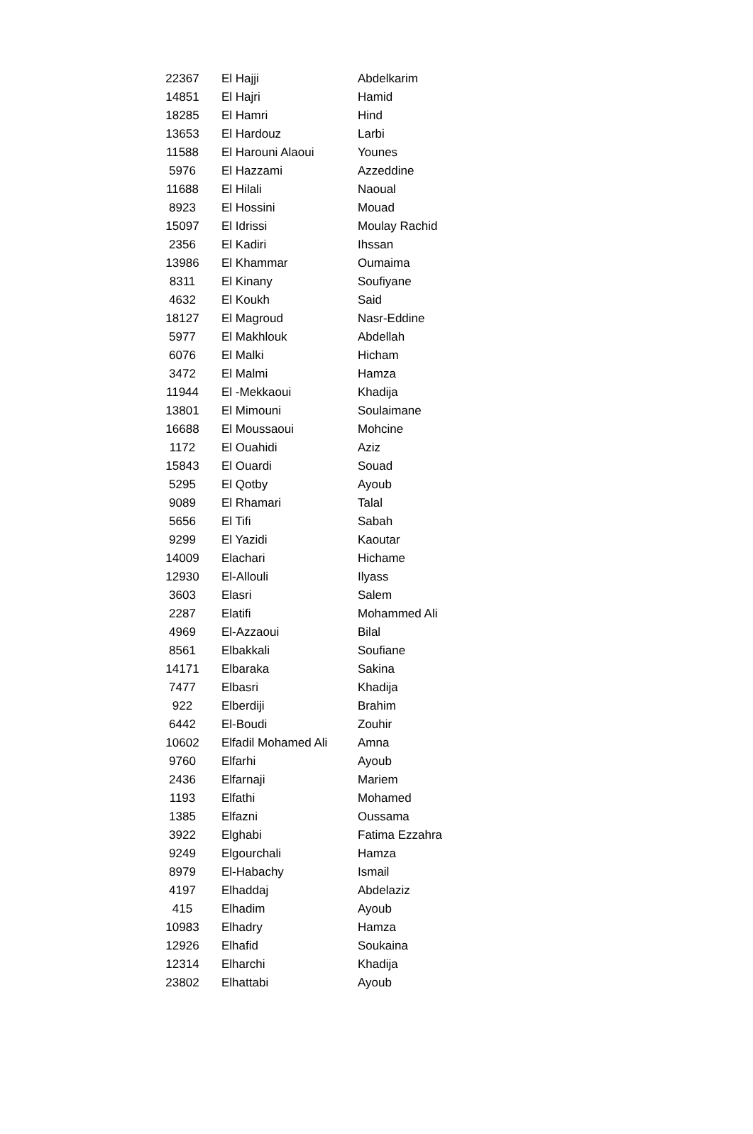| 22367 | El Hajji | Abdelkarim |
| 14851 | El Hajri | Hamid |
| 18285 | El Hamri | Hind |
| 13653 | El Hardouz | Larbi |
| 11588 | El Harouni Alaoui | Younes |
| 5976 | El Hazzami | Azzeddine |
| 11688 | El Hilali | Naoual |
| 8923 | El Hossini | Mouad |
| 15097 | El Idrissi | Moulay Rachid |
| 2356 | El Kadiri | Ihssan |
| 13986 | El Khammar | Oumaima |
| 8311 | El Kinany | Soufiyane |
| 4632 | El Koukh | Said |
| 18127 | El Magroud | Nasr-Eddine |
| 5977 | El Makhlouk | Abdellah |
| 6076 | El Malki | Hicham |
| 3472 | El Malmi | Hamza |
| 11944 | El -Mekkaoui | Khadija |
| 13801 | El Mimouni | Soulaimane |
| 16688 | El Moussaoui | Mohcine |
| 1172 | El Ouahidi | Aziz |
| 15843 | El Ouardi | Souad |
| 5295 | El Qotby | Ayoub |
| 9089 | El Rhamari | Talal |
| 5656 | El Tifi | Sabah |
| 9299 | El Yazidi | Kaoutar |
| 14009 | Elachari | Hichame |
| 12930 | El-Allouli | Ilyass |
| 3603 | Elasri | Salem |
| 2287 | Elatifi | Mohammed Ali |
| 4969 | El-Azzaoui | Bilal |
| 8561 | Elbakkali | Soufiane |
| 14171 | Elbaraka | Sakina |
| 7477 | Elbasri | Khadija |
| 922 | Elberdiji | Brahim |
| 6442 | El-Boudi | Zouhir |
| 10602 | Elfadil Mohamed Ali | Amna |
| 9760 | Elfarhi | Ayoub |
| 2436 | Elfarnaji | Mariem |
| 1193 | Elfathi | Mohamed |
| 1385 | Elfazni | Oussama |
| 3922 | Elghabi | Fatima Ezzahra |
| 9249 | Elgourchali | Hamza |
| 8979 | El-Habachy | Ismail |
| 4197 | Elhaddaj | Abdelaziz |
| 415 | Elhadim | Ayoub |
| 10983 | Elhadry | Hamza |
| 12926 | Elhafid | Soukaina |
| 12314 | Elharchi | Khadija |
| 23802 | Elhattabi | Ayoub |